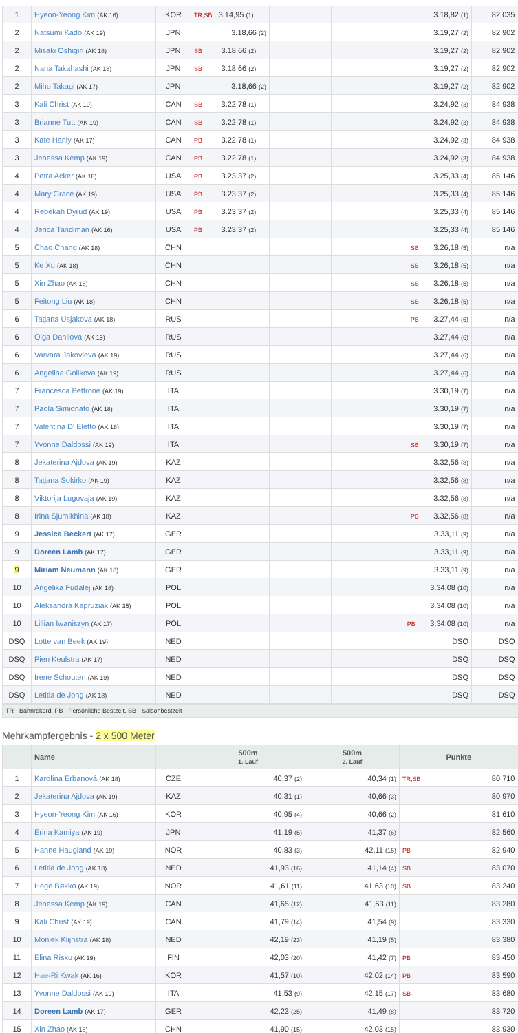| 1 | Hyeon-Yeong Kim (AK 16) | KOR | TR,SB 3.14,95 (1) | | 3.18,82 (1) | 82,035 |
| 2 | Natsumi Kado (AK 19) | JPN | 3.18,66 (2) | | 3.19,27 (2) | 82,902 |
| 2 | Misaki Oshigiri (AK 18) | JPN | SB 3.18,66 (2) | | 3.19,27 (2) | 82,902 |
| 2 | Nana Takahashi (AK 18) | JPN | SB 3.18,66 (2) | | 3.19,27 (2) | 82,902 |
| 2 | Miho Takagi (AK 17) | JPN | 3.18,66 (2) | | 3.19,27 (2) | 82,902 |
| 3 | Kali Christ (AK 19) | CAN | SB 3.22,78 (1) | | 3.24,92 (3) | 84,938 |
| 3 | Brianne Tutt (AK 19) | CAN | SB 3.22,78 (1) | | 3.24,92 (3) | 84,938 |
| 3 | Kate Hanly (AK 17) | CAN | PB 3.22,78 (1) | | 3.24,92 (3) | 84,938 |
| 3 | Jenessa Kemp (AK 19) | CAN | PB 3.22,78 (1) | | 3.24,92 (3) | 84,938 |
| 4 | Petra Acker (AK 18) | USA | PB 3.23,37 (2) | | 3.25,33 (4) | 85,146 |
| 4 | Mary Grace (AK 19) | USA | PB 3.23,37 (2) | | 3.25,33 (4) | 85,146 |
| 4 | Rebekah Dyrud (AK 19) | USA | PB 3.23,37 (2) | | 3.25,33 (4) | 85,146 |
| 4 | Jerica Tandiman (AK 16) | USA | PB 3.23,37 (2) | | 3.25,33 (4) | 85,146 |
| 5 | Chao Chang (AK 18) | CHN | | | SB 3.26,18 (5) | n/a |
| 5 | Ke Xu (AK 18) | CHN | | | SB 3.26,18 (5) | n/a |
| 5 | Xin Zhao (AK 18) | CHN | | | SB 3.26,18 (5) | n/a |
| 5 | Feitong Liu (AK 18) | CHN | | | SB 3.26,18 (5) | n/a |
| 6 | Tatjana Usjakova (AK 18) | RUS | | | PB 3.27,44 (6) | n/a |
| 6 | Olga Danilova (AK 19) | RUS | | | 3.27,44 (6) | n/a |
| 6 | Varvara Jakovleva (AK 19) | RUS | | | 3.27,44 (6) | n/a |
| 6 | Angelina Golikova (AK 19) | RUS | | | 3.27,44 (6) | n/a |
| 7 | Francesca Bettrone (AK 19) | ITA | | | 3.30,19 (7) | n/a |
| 7 | Paola Simionato (AK 18) | ITA | | | 3.30,19 (7) | n/a |
| 7 | Valentina D' Eletto (AK 18) | ITA | | | 3.30,19 (7) | n/a |
| 7 | Yvonne Daldossi (AK 19) | ITA | | | SB 3.30,19 (7) | n/a |
| 8 | Jekaterina Ajdova (AK 19) | KAZ | | | 3.32,56 (8) | n/a |
| 8 | Tatjana Sokirko (AK 19) | KAZ | | | 3.32,56 (8) | n/a |
| 8 | Viktorija Lugovaja (AK 19) | KAZ | | | 3.32,56 (8) | n/a |
| 8 | Irina Sjumikhina (AK 18) | KAZ | | | PB 3.32,56 (8) | n/a |
| 9 | Jessica Beckert (AK 17) | GER | | | 3.33,11 (9) | n/a |
| 9 | Doreen Lamb (AK 17) | GER | | | 3.33,11 (9) | n/a |
| 9 | Miriam Neumann (AK 18) | GER | | | 3.33,11 (9) | n/a |
| 10 | Angelika Fudalej (AK 18) | POL | | | 3.34,08 (10) | n/a |
| 10 | Aleksandra Kapruziak (AK 15) | POL | | | 3.34,08 (10) | n/a |
| 10 | Lillian Iwaniszyn (AK 17) | POL | | | PB 3.34,08 (10) | n/a |
| DSQ | Lotte van Beek (AK 19) | NED | | | DSQ | DSQ |
| DSQ | Pien Keulstra (AK 17) | NED | | | DSQ | DSQ |
| DSQ | Irene Schouten (AK 19) | NED | | | DSQ | DSQ |
| DSQ | Letitia de Jong (AK 18) | NED | | | DSQ | DSQ |
TR - Bahnrekord, PB - Persönliche Bestzeit, SB - Saisonbestzeit
Mehrkampfergebnis - 2 x 500 Meter
| | Name | | 500m 1. Lauf | 500m 2. Lauf | Punkte |
| --- | --- | --- | --- | --- | --- |
| 1 | Karolína Erbanová (AK 18) | CZE | 40,37 (2) | 40,34 (1) | TR,SB 80,710 |
| 2 | Jekaterina Ajdova (AK 19) | KAZ | 40,31 (1) | 40,66 (3) | 80,970 |
| 3 | Hyeon-Yeong Kim (AK 16) | KOR | 40,95 (4) | 40,66 (2) | 81,610 |
| 4 | Erina Kamiya (AK 19) | JPN | 41,19 (5) | 41,37 (6) | 82,560 |
| 5 | Hanne Haugland (AK 19) | NOR | 40,83 (3) | 42,11 (16) | PB 82,940 |
| 6 | Letitia de Jong (AK 18) | NED | 41,93 (16) | 41,14 (4) | SB 83,070 |
| 7 | Hege Bøkko (AK 19) | NOR | 41,61 (11) | 41,63 (10) | SB 83,240 |
| 8 | Jenessa Kemp (AK 19) | CAN | 41,65 (12) | 41,63 (11) | 83,280 |
| 9 | Kali Christ (AK 19) | CAN | 41,79 (14) | 41,54 (9) | 83,330 |
| 10 | Moniek Klijnstra (AK 18) | NED | 42,19 (23) | 41,19 (5) | 83,380 |
| 11 | Elina Risku (AK 19) | FIN | 42,03 (20) | 41,42 (7) | PB 83,450 |
| 12 | Hae-Ri Kwak (AK 16) | KOR | 41,57 (10) | 42,02 (14) | PB 83,590 |
| 13 | Yvonne Daldossi (AK 19) | ITA | 41,53 (9) | 42,15 (17) | SB 83,680 |
| 14 | Doreen Lamb (AK 17) | GER | 42,23 (25) | 41,49 (8) | 83,720 |
| 15 | Xin Zhao (AK 18) | CHN | 41,90 (15) | 42,03 (15) | 83,930 |